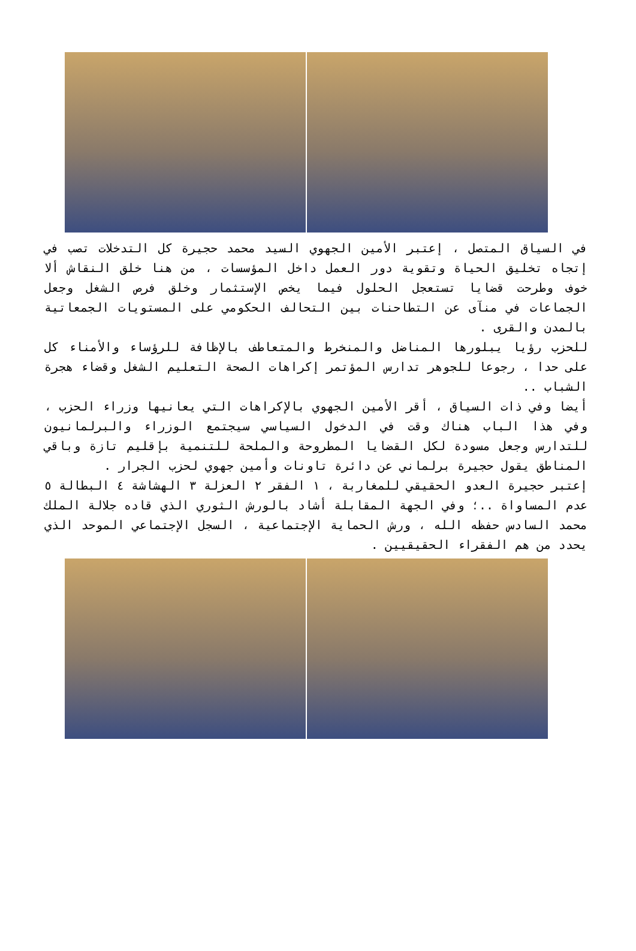في السياق المتصل ، إعتبر الأمين الجهوي السيد محمد حجيرة كل التدخلات تصب في إتجاه تخليق الحياة وتقوية دور العمل داخل المؤسسات ، من هنا خلق النقاش ألا خوف وطرحت قضايا تستعجل الحلول فيما يخص الإستثمار وخلق فرص الشغل وجعل الجماعات في منآى عن التطاحنات بين التحالف الحكومي على المستويات الجمعاتية بالمدن والقرى .
للحزب رؤيا يبلورها المناضل والمنخرط والمتعاطف بالإظافة للرؤساء والأمناء كل على حدا ، رجوعا للجوهر تدارس المؤتمر إكراهات الصحة التعليم الشغل وقضاء هجرة الشباب ..
أيضا وفي ذات السياق ، أقر الأمين الجهوي بالإكراهات التي يعانيها وزراء الحزب ، وفي هذا الباب هناك وقت في الدخول السياسي سيجتمع الوزراء والبرلمانيون للتدارس وجعل مسودة لكل القضايا المطروحة والملحة للتنمية بإقليم تازة وباقي المناطق يقول حجيرة برلماني عن دائرة تاونات وأمين جهوي لحزب الجرار .
إعتبر حجيرة العدو الحقيقي للمغاربة ، ١ الفقر ٢ العزلة ٣ الهشاشة ٤ البطالة ٥ عدم المساواة ..؛ وفي الجهة المقابلة أشاد بالورش الثوري الذي قاده جلالة الملك محمد السادس حفظه الله ، ورش الحماية الإجتماعية ، السجل الإجتماعي الموحد الذي يحدد من هم الفقراء الحقيقيين .